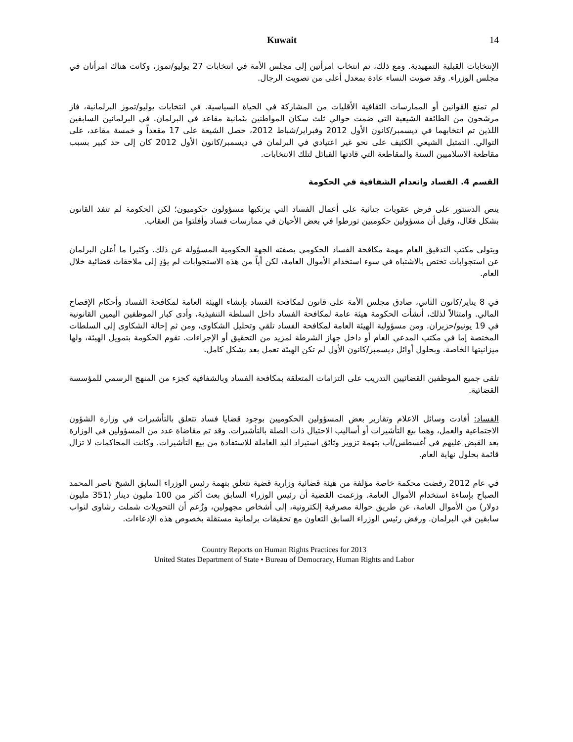Kuwait 14
الإنتخابات القبلية التمهيدية. ومع ذلك، تم انتخاب امرأتين إلى مجلس الأمة في انتخابات 27 يوليو/تموز، وكانت هناك امرأتان في مجلس الوزراء. وقد صوتت النساء عادة بمعدل أعلى من تصويت الرجال.
لم تمنع القوانين أو الممارسات الثقافية الأقليات من المشاركة في الحياة السياسية. في انتخابات يوليو/تموز البرلمانية، فاز مرشحون من الطائفة الشيعية التي ضمت حوالي ثلث سكان المواطنين بثمانية مقاعد في البرلمان. في البرلمانين السابقين اللذين تم انتخابهما في ديسمبر/كانون الأول 2012 وفبراير/شباط 2012، حصل الشيعة على 17 مقعداً و خمسة مقاعد، على التوالي. التمثيل الشيعي الكثيف على نحو غير اعتيادي في البرلمان في ديسمبر/كانون الأول 2012 كان إلى حد كبير بسبب مقاطعة الاسلاميين السنة والمقاطعة التي قادتها القبائل لتلك الانتخابات.
القسم 4. الفساد وانعدام الشفافية في الحكومة
ينص الدستور على فرض عقوبات جنائية على أعمال الفساد التي يرتكبها مسؤولون حكوميون؛ لكن الحكومة لم تنفذ القانون بشكل فعّال، وقيل أن مسؤولين حكوميين تورطوا في بعض الأحيان في ممارسات فساد وأفلتوا من العقاب.
ويتولى مكتب التدقيق العام مهمة مكافحة الفساد الحكومي بصفته الجهة الحكومية المسؤولة عن ذلك. وكثيرا ما أعلن البرلمان عن استجوابات تختص بالاشتباه في سوء استخدام الأموال العامة، لكن أياً من هذه الاستجوابات لم يؤدِ إلى ملاحقات قضائية خلال العام.
في 8 يناير/كانون الثاني، صادق مجلس الأمة على قانون لمكافحة الفساد بإنشاء الهيئة العامة لمكافحة الفساد وأحكام الإفصاح المالي. وامتثالاً لذلك، أنشأت الحكومة هيئة عامة لمكافحة الفساد داخل السلطة التنفيذية، وأدى كبار الموظفين اليمين القانونية في 19 يونيو/حزيران. ومن مسؤولية الهيئة العامة لمكافحة الفساد تلقي وتحليل الشكاوى، ومن ثم إحالة الشكاوى إلى السلطات المختصة إما في مكتب المدعي العام أو داخل جهاز الشرطة لمزيد من التحقيق أو الإجراءات. تقوم الحكومة بتمويل الهيئة، ولها ميزانيتها الخاصة. وبحلول أوائل ديسمبر/كانون الأول لم تكن الهيئة تعمل بعد بشكل كامل.
تلقى جميع الموظفين القضائيين التدريب على التزامات المتعلقة بمكافحة الفساد وبالشفافية كجزء من المنهج الرسمي للمؤسسة القضائية.
الفساد: أفادت وسائل الاعلام وتقارير بعض المسؤولين الحكوميين بوجود قضايا فساد تتعلق بالتأشيرات في وزارة الشؤون الاجتماعية والعمل، وهما بيع التأشيرات أو أساليب الاحتيال ذات الصلة بالتأشيرات. وقد تم مقاضاة عدد من المسؤولين في الوزارة بعد القبض عليهم في أغسطس/آب بتهمة تزوير وثائق استيراد اليد العاملة للاستفادة من بيع التأشيرات. وكانت المحاكمات لا تزال قائمة بحلول نهاية العام.
في عام 2012 رفضت محكمة خاصة مؤلفة من هيئة قضائية وزارية قضية تتعلق بتهمة رئيس الوزراء السابق الشيخ ناصر المحمد الصباح بإساءة استخدام الأموال العامة. وزعمت القضية أن رئيس الوزراء السابق بعث أكثر من 100 مليون دينار (351 مليون دولار) من الأموال العامة، عن طريق حوالة مصرفية إلكترونية، إلى أشخاص مجهولين، وزُعم أن التحويلات شملت رشاوى لنواب سابقين في البرلمان. ورفض رئيس الوزراء السابق التعاون مع تحقيقات برلمانية مستقلة بخصوص هذه الإدعاءات.
Country Reports on Human Rights Practices for 2013
United States Department of State • Bureau of Democracy, Human Rights and Labor